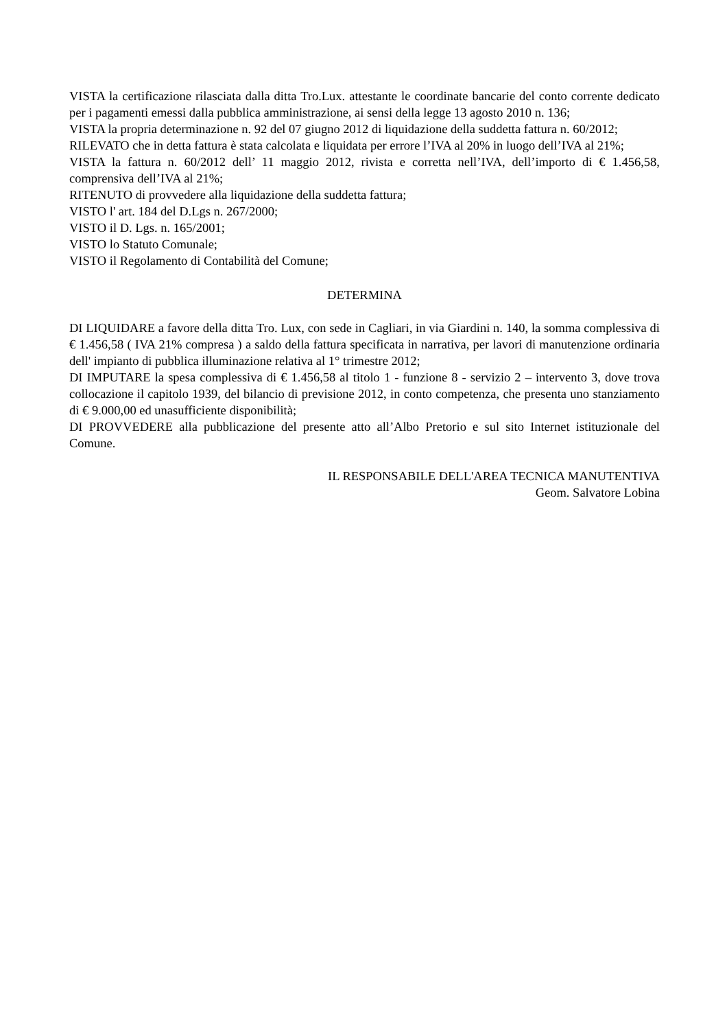VISTA la certificazione rilasciata dalla ditta Tro.Lux. attestante le coordinate bancarie del conto corrente dedicato per i pagamenti emessi dalla pubblica amministrazione, ai sensi della legge 13 agosto 2010 n. 136;
VISTA la propria determinazione n. 92 del 07 giugno 2012 di liquidazione della suddetta fattura n. 60/2012;
RILEVATO che in detta fattura è stata calcolata e liquidata per errore l’IVA al 20% in luogo dell’IVA al 21%;
VISTA la fattura n. 60/2012 dell’ 11 maggio 2012, rivista e corretta nell’IVA, dell’importo di € 1.456,58, comprensiva dell’IVA al 21%;
RITENUTO di provvedere alla liquidazione della suddetta fattura;
VISTO l' art. 184 del D.Lgs n. 267/2000;
VISTO il D. Lgs. n. 165/2001;
VISTO lo Statuto Comunale;
VISTO il Regolamento di Contabilità del Comune;
DETERMINA
DI LIQUIDARE a favore della ditta Tro. Lux, con sede in Cagliari, in via Giardini n. 140, la somma complessiva di € 1.456,58 ( IVA 21% compresa ) a saldo della fattura specificata in narrativa, per lavori di manutenzione ordinaria dell' impianto di pubblica illuminazione relativa al 1° trimestre 2012;
DI IMPUTARE la spesa complessiva di € 1.456,58 al titolo 1 - funzione 8 - servizio 2 – intervento 3, dove trova collocazione il capitolo 1939, del bilancio di previsione 2012, in conto competenza, che presenta uno stanziamento di € 9.000,00 ed unasufficiente disponibilità;
DI PROVVEDERE alla pubblicazione del presente atto all’Albo Pretorio e sul sito Internet istituzionale del Comune.
IL RESPONSABILE DELL'AREA TECNICA MANUTENTIVA
Geom. Salvatore Lobina